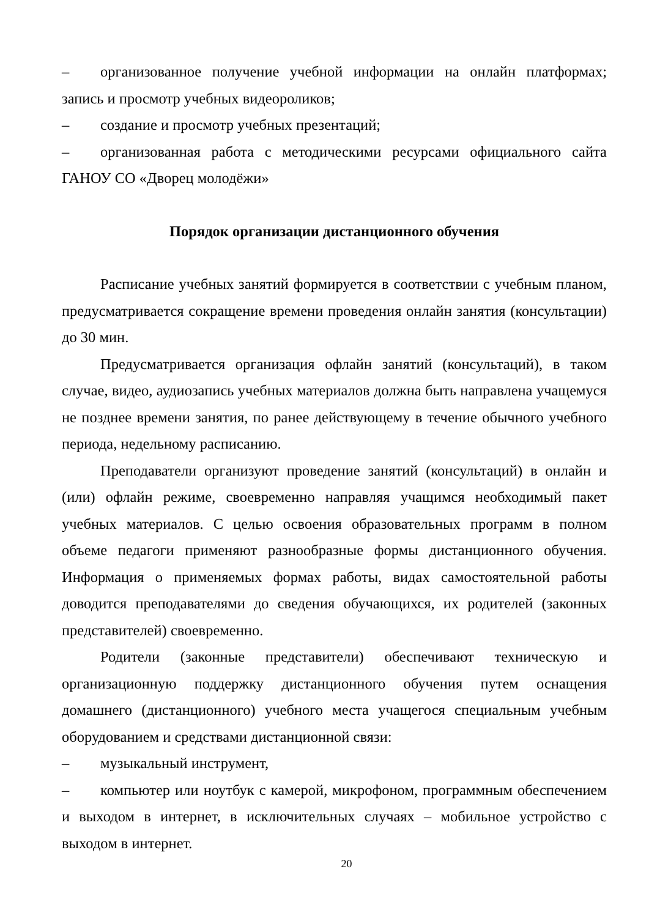– организованное получение учебной информации на онлайн платформах; запись и просмотр учебных видеороликов;
– создание и просмотр учебных презентаций;
– организованная работа с методическими ресурсами официального сайта ГАНОУ СО «Дворец молодёжи»
Порядок организации дистанционного обучения
Расписание учебных занятий формируется в соответствии с учебным планом, предусматривается сокращение времени проведения онлайн занятия (консультации) до 30 мин.
Предусматривается организация офлайн занятий (консультаций), в таком случае, видео, аудиозапись учебных материалов должна быть направлена учащемуся не позднее времени занятия, по ранее действующему в течение обычного учебного периода, недельному расписанию.
Преподаватели организуют проведение занятий (консультаций) в онлайн и (или) офлайн режиме, своевременно направляя учащимся необходимый пакет учебных материалов. С целью освоения образовательных программ в полном объеме педагоги применяют разнообразные формы дистанционного обучения. Информация о применяемых формах работы, видах самостоятельной работы доводится преподавателями до сведения обучающихся, их родителей (законных представителей) своевременно.
Родители (законные представители) обеспечивают техническую и организационную поддержку дистанционного обучения путем оснащения домашнего (дистанционного) учебного места учащегося специальным учебным оборудованием и средствами дистанционной связи:
– музыкальный инструмент,
– компьютер или ноутбук с камерой, микрофоном, программным обеспечением и выходом в интернет, в исключительных случаях – мобильное устройство с выходом в интернет.
20